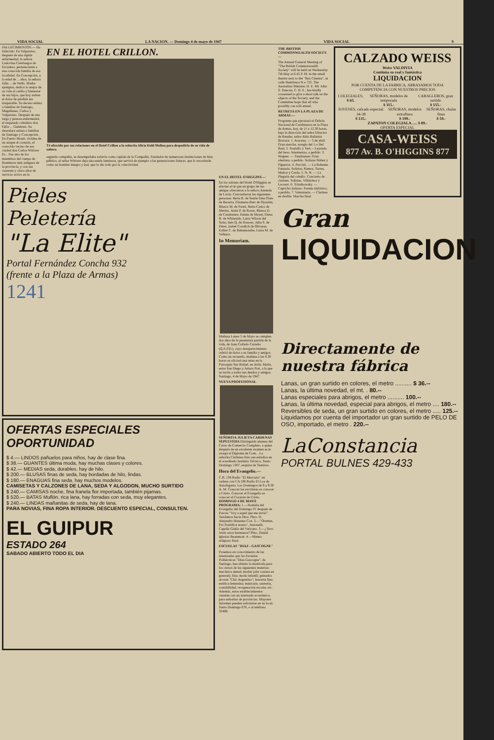VIDA SOCIAL LA NACION. — Domingo 4 de mayo de 1947 VIDA SOCIAL 9
FALLECIMIENTOS.— Ha fallecido: En Valparaíso, después de una rápida enfermedad, la señora Ludovina Cienfuegos de Escudero, perteneciente a una conocida familia de esa localidad. En Concepción, a la edad de ... años, la señora Julia ... de Wells. Madre ejemplar, dedicó lo mejor de su vida al cariño y bienestar de sus hijos, que hoy sufren el dolor de pérdida tan irreparable. Su deceso enluta a familias de Santiago, Magallanes, Carlos y Valparaíso. Después de una larga y penosa enfermedad, el respetado caballero don Félix ... Gutiérrez. Su desenlace enluta a familias de Santiago y Concepción. En Puerto Montt, víctima de un ataque al corazón, el conocido vecino de esa ciudad don Carlos Wittwer Er... Fue uno de los miembros del cuerpo de Bomberos más antiguos de la provincia, y con sus cuarenta y cinco años de servicio activo en la
EN EL HOTEL CRILLON.
Té ofrecido por sus relaciones en el Hotel Crillon a la señorita Alicia Dahl Molina para despedirla de su vida de soltera.
segunda compañía, se desempeñaba todavía como capitán de la Compañía. Fundador de numerosas instituciones de bien público, el señor Wittwer deja una estela luminosa, que servirá de ejemplo a las generaciones futuras, que lo recordarán como un hombre íntegro y leal, que lo dio todo por la colectividad.
Pieles
Peletería
"La Elite"
Portal Fernández Concha 932
(frente a la Plaza de Armas)
1241
OFERTAS ESPECIALES
OPORTUNIDAD
$ 4.— LINDOS pañuelos para niños, hay de clase fina.
$ 38.— GUANTES última moda, hay muchas clases y colores.
$ 42.— MEDIAS seda, durables. hay de hilo.
$ 200.— BLUSAS finas de seda, hay bordadas de hilo, lindas.
$ 180.— ENAGUAS fina seda, hay muchos modelos.
CAMISETAS Y CALZONES DE LANA, SEDA Y ALGODON, MUCHO SURTIDO
$ 240.— CAMISAS noche, fina franela flor importada, también pijamas.
$ 520.— BATAS Muflón, rica lana, hay forradas con seda, muy elegantes.
$ 240.— LINDAS mañanitas de seda, hay de lana.
PARA NOVIAS, FINA ROPA INTERIOR. DESCUENTO ESPECIAL, CONSULTEN.
EL GUIPUR
ESTADO 264
SABADO ABIERTO TODO EL DIA
EN EL HOTEL O'HIGGINS.—
En los salones del Hotel O'Higgins se efectuó el té que un grupo de sus amigas ofrecieron a la señora Amanda de Lavín. Concurrieron las siguientes personas: Berta B. de Searle Irma Plate de Becerra, Filomena Burr de Oyarzún, Blanca M. de Swett, Berta Castro de Merino. Anita P. de Rosas, Blanca D. de Carabantes, Emma de Mayer, Elena B. de Whiteside, Luisa Wilson del Solar, Inés Q. de Donoso, Julia S. de Pérez, Isabel Cosulich de Olivares, Esther C. de Bahamondes, Luisa M. de Vallejos.
In Memoriam.
Mañana Lunes 5 de Mayo se cumplen dos años de la prematura partida de la vida, de Juan Collado Carreño (Q.E.P.D.), cuyo desaparecimiento cubrió de dolor a su familia y amigos. Como un recuerdo, mañana a las 8.30 horas se oficiará una misa en la Parroquia San Rafael, en Avda. Matta, entre San Diego y Arturo Prat, a la que se invita a todos sus deudos y amigos. Santiago, 4 de Mayo de 1947.
NUEVA PROFESIONAL
SEÑORITA JULIETA CARDENAS SEPULVEDA Distinguida alumna del Curso de Comercio Completo, a quien después de un excelente examen se le otorgó el Diploma de Com... La señorita Cárdenas hizo sus estudios en el acreditado Instituto Técnico, Santo Domingo 1307, esquina de Teatinos.
Hora del Evangelio.—
C.B. 138 Radio "El Mercurio" en cadena con CA 106 Radio El Loa de Antofagasta. Los Domingos de 9 a 9.30 A. M. Conocer las escrituras es conocer a Cristo. Conocer el Evangelio es conocer el Corazón de Cristo. DOMINGO 4 DE MAYO PROGRAMA: 1.—Homilía del Evangelio del Domingo IV después de Pascua "Voy a aquel que me envió". Tendamos hacia Dios. Pbro. D. Alejandro Huneeus Cox. 2.—"Oremus, Pro Pontífice nostro", Antonelli, Capella Giulia del Vaticano. 3.—¿Tuvo Jesús otros hermanos? Pbro. Daniel Iglesias Beaumont. 4.—Himno religioso final.
ESCUELAS "DIAZ - GASCOGNE"
Ponemos en conocimiento de las interesadas que las Escuelas Politécnicas "Díaz-Gascogne", de Santiago, han abierto la matrícula para los cursos de las siguientes materias: mecánica dental; modas (alta costura en general); fina; moda infantil; peinados arcorte "Chic Argentino"; lencería fina; estética femenina; manicure, sastrería, contabilidad, recuperación escolar, etc. Además, estos establecimientos cuentan con un internado económico, para señoritas de provincias. Mayores informes pueden solicitarse en su local, Santo Domingo 670, o al teléfono 32468.
THE BRITISH COMMONWEALTH SOCIETY.—
The Annual General Meeting of "The British Commonwealth Society" will be held on Wednesday 7th May at 6.45 P. M. in the small theatre next to the "Rex Cinema", in calle Huérfanos N.o 725. The Australian Minister, H. E. Mr. John S. Duncan, C. B. E., has kindly consented to give a short talk on the objects of the Society, and the Committee hope that all who possibly can will attend.
RETRETA EN LA PLAZA DE ARMAS.—
Programa que ejecutará el Orfeón Nacional de Carabineros en la Plaza de Armas, hoy, de 11 a 12.30 horas, bajo la dirección del señor Director de Bandas, señor Aldo Ballarini Bravura: 1. Aracena. — 5 de abril. Gran marcha, arreglo del 1.o Del Real. 2. Soutullo y Vert.—Leyenda del beso. Intermezzo, a pedido. 3. Wagner. — Tannhauser. Gran obertura, a pedido. Solistas Núñez y Figueroa. 4. Puccini. — La Boheme. Fantasía. Solistas, Ramos, Torres, Muñoz y Cerda. 5. N. N. — La Plegaria del caballo. Concierto de clarines. Solistas, Villalobos y Lacourt. 6. Tchaikowsky. — Capricho italiano. Poema sinfónico, a pedido. 7. Valenzuela. — Clarines en desfile. Marcha final.
CALZADO WEISS
Weiss VALDIVIA
Continúa su real y fantástica
LIQUIDACION
POR CUENTA DE LA FABRICA, ARRASAMOS TODA COMPETENCIA CON NUESTROS PRECIOS
COLEGIALES,
$ 65.
SEÑORAS, modelos de temporada
$ 115.-
CABALLEROS, gran surtido
$ 155.-
JOVENES, calzado especial: 34-38
$ 135.-
SEÑORAS, modelos extrafinos
$ 199.-
SEÑORAS, chalas finas
$ 59.-
ZAPATON COLEGIALA ..... $ 89.-
OFERTA ESPECIAL
CASA-WEISS
877 Av. B. O'HIGGINS 877
Gran
LIQUIDACION
Directamente de
nuestra fábrica
Lanas, un gran surtido en colores, el metro .......... $ 36.--
Lanas, la última novedad, el mt. . 80.--
Lanas especiales para abrigos, el metro .......... 100.--
Lanas, la última novedad, especial para abrigos, el metro .... 180.--
Reversibles de seda, un gran surtido en colores, el metro ..... 125.--
Liquidamos por cuenta del importador un gran surtido de PELO DE OSO, importado, el metro . 220.--
LaConstancia
PORTAL BULNES 429-433